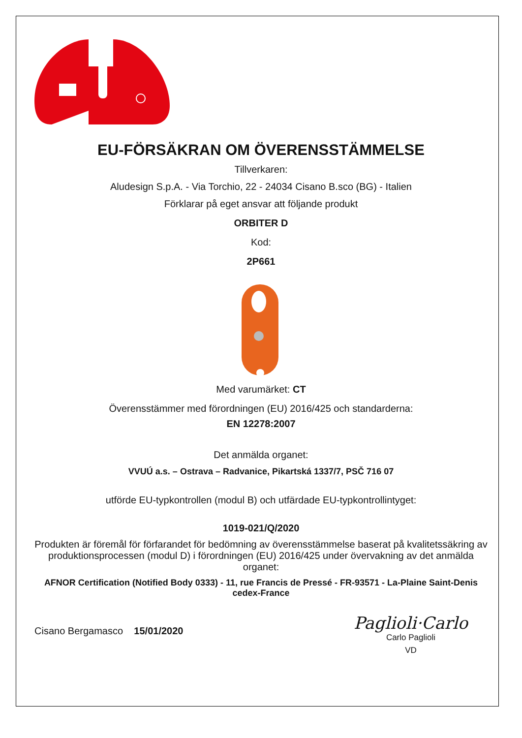EU-FÖRSÄKRAN OM ÖVERENSSTÄMMELSE
Tillverkaren:
Aludesign S.p.A. - Via Torchio, 22 - 24034 Cisano B.sco (BG) - Italien
Förklarar på eget ansvar att följande produkt
ORBITER D
Kod:
2P661
Med varumärket: CT
Överensstämmer med förordningen (EU) 2016/425 och standarderna:
EN 12278:2007
Det anmälda organet:
VVUÚ a.s. – Ostrava – Radvanice, Pikartská 1337/7, PSČ 716 07
utförde EU-typkontrollen (modul B) och utfärdade EU-typkontrollintyget:
1019-021/Q/2020
Produkten är föremål för förfarandet för bedömning av överensstämmelse baserat på kvalitetssäkring av produktionsprocessen (modul D) i förordningen (EU) 2016/425 under övervakning av det anmälda organet:
AFNOR Certification (Notified Body 0333) - 11, rue Francis de Pressé - FR-93571 - La-Plaine Saint-Denis cedex-France
Cisano Bergamasco 15/01/2020
Paglioli·Carlo
Carlo Paglioli
VD